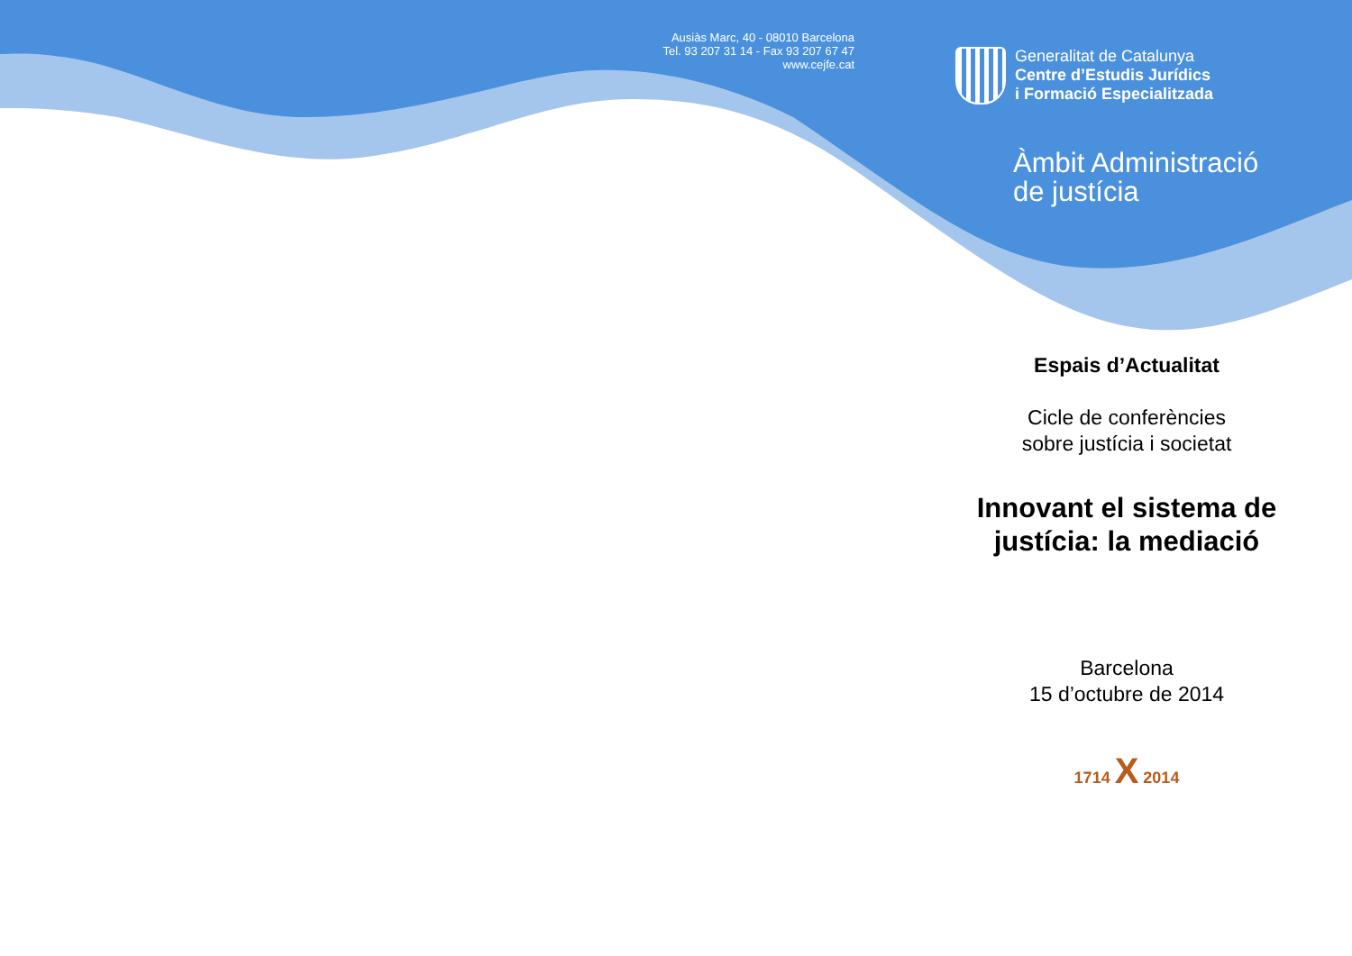Ausiàs Marc, 40 - 08010 Barcelona
Tel. 93 207 31 14 - Fax 93 207 67 47
www.cejfe.cat
Generalitat de Catalunya
Centre d’Estudis Jurídics
i Formació Especialitzada
Àmbit Administració
de justícia
Espais d’Actualitat
Cicle de conferències
sobre justícia i societat
Innovant el sistema de
justícia: la mediació
Barcelona
15 d’octubre de 2014
1714 X 2014